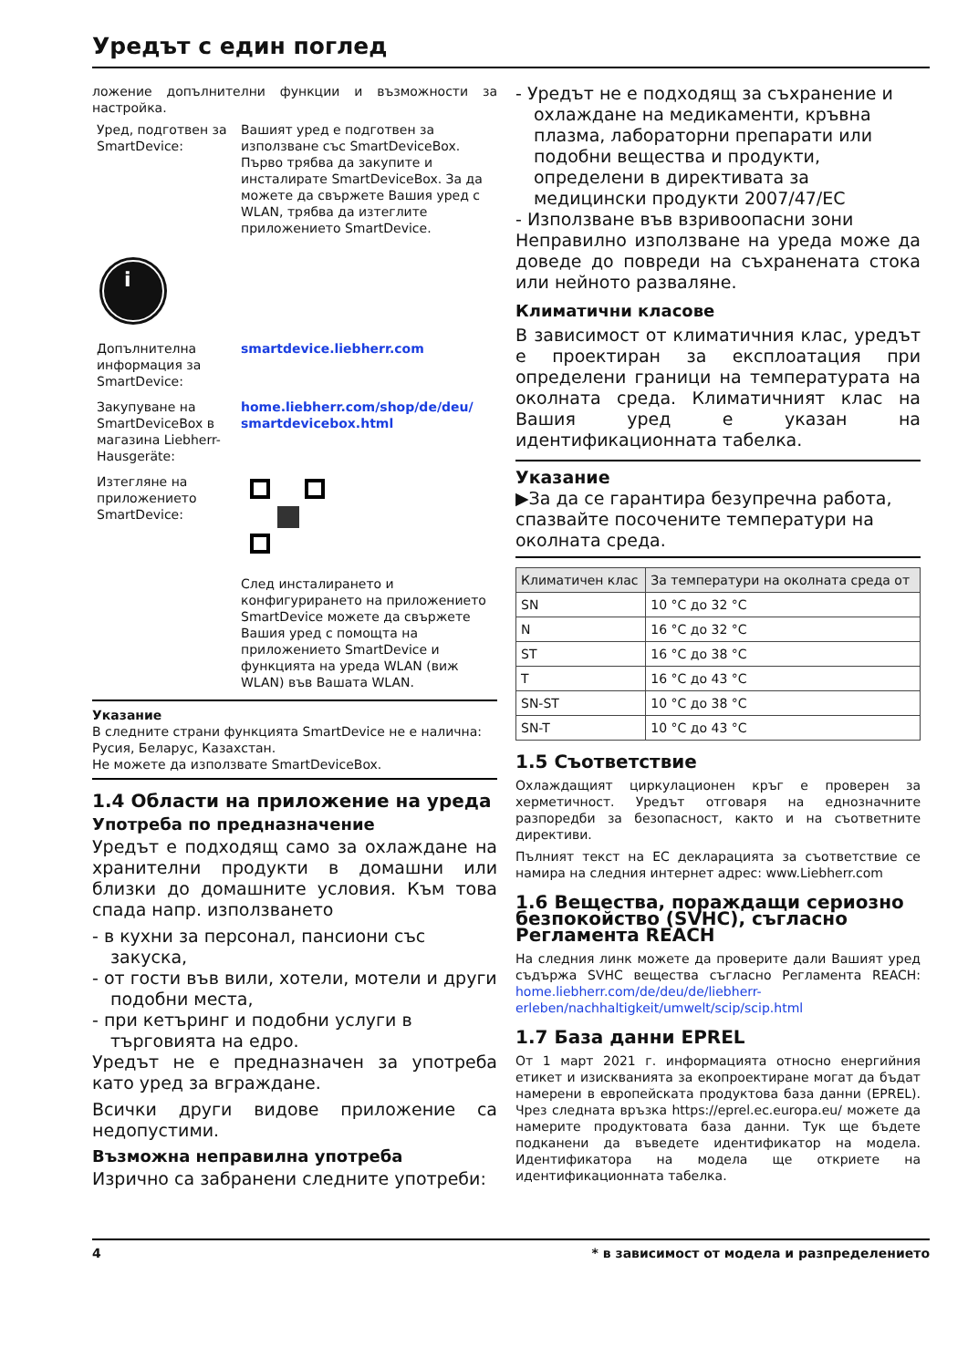Уредът с един поглед
ложение допълнителни функции и възможности за настройка.
Уред, подготвен за SmartDevice:
Вашият уред е подготвен за използване със SmartDeviceBox. Първо трябва да закупите и инсталирате SmartDeviceBox. За да можете да свържете Вашия уред с WLAN, трябва да изтеглите приложението SmartDevice.
i
Допълнителна информация за SmartDevice:
smartdevice.liebherr.com
Закупуване на SmartDeviceBox в магазина Liebherr-Hausgeräte:
home.liebherr.com/shop/de/deu/ smartdevicebox.html
Изтегляне на приложението SmartDevice:
След инсталирането и конфигурирането на приложението SmartDevice можете да свържете Вашия уред с помощта на приложението SmartDevice и функцията на уреда WLAN (виж WLAN) във Вашата WLAN.
Указание
В следните страни функцията SmartDevice не е налична: Русия, Беларус, Казахстан.
Не можете да използвате SmartDeviceBox.
1.4 Области на приложение на уреда
Употреба по предназначение
Уредът е подходящ само за охлаждане на хранителни продукти в домашни или близки до домашните условия. Към това спада напр. използването
- в кухни за персонал, пансиони със закуска,
- от гости във вили, хотели, мотели и други подобни места,
- при кетъринг и подобни услуги в търговията на едро.
Уредът не е предназначен за употреба като уред за вграждане.
Всички други видове приложение са недопустими.
Възможна неправилна употреба
Изрично са забранени следните употреби:
- Уредът не е подходящ за съхранение и охлаждане на медикаменти, кръвна плазма, лабораторни препарати или подобни вещества и продукти, определени в директивата за медицински продукти 2007/47/ЕС
- Използване във взривоопасни зони
Неправилно използване на уреда може да доведе до повреди на съхранената стока или нейното разваляне.
Климатични класове
В зависимост от климатичния клас, уредът е проектиран за експлоатация при определени граници на температурата на околната среда. Климатичният клас на Вашия уред е указан на идентификационната табелка.
Указание
▶За да се гарантира безупречна работа, спазвайте посочените температури на околната среда.
| Климатичен клас | За температури на околната среда от |
| --- | --- |
| SN | 10 °C до 32 °C |
| N | 16 °C до 32 °C |
| ST | 16 °C до 38 °C |
| T | 16 °C до 43 °C |
| SN-ST | 10 °C до 38 °C |
| SN-T | 10 °C до 43 °C |
1.5 Съответствие
Охлаждащият циркулационен кръг е проверен за херметичност. Уредът отговаря на еднозначните разпоредби за безопасност, както и на съответните директиви.
Пълният текст на ЕС декларацията за съответствие се намира на следния интернет адрес: www.Liebherr.com
1.6 Вещества, пораждащи сериозно безпокойство (SVHC), съгласно Регламента REACH
На следния линк можете да проверите дали Вашият уред съдържа SVHC вещества съгласно Регламента REACH: home.liebherr.com/de/deu/de/liebherr-erleben/nachhaltigkeit/umwelt/scip/scip.html
1.7 База данни EPREL
От 1 март 2021 г. информацията относно енергийния етикет и изискванията за екопроектиране могат да бъдат намерени в европейската продуктова база данни (EPREL). Чрез следната връзка https://eprel.ec.europa.eu/ можете да намерите продуктовата база данни. Тук ще бъдете подканени да въведете идентификатор на модела. Идентификатора на модела ще откриете на идентификационната табелка.
4 * в зависимост от модела и разпределението